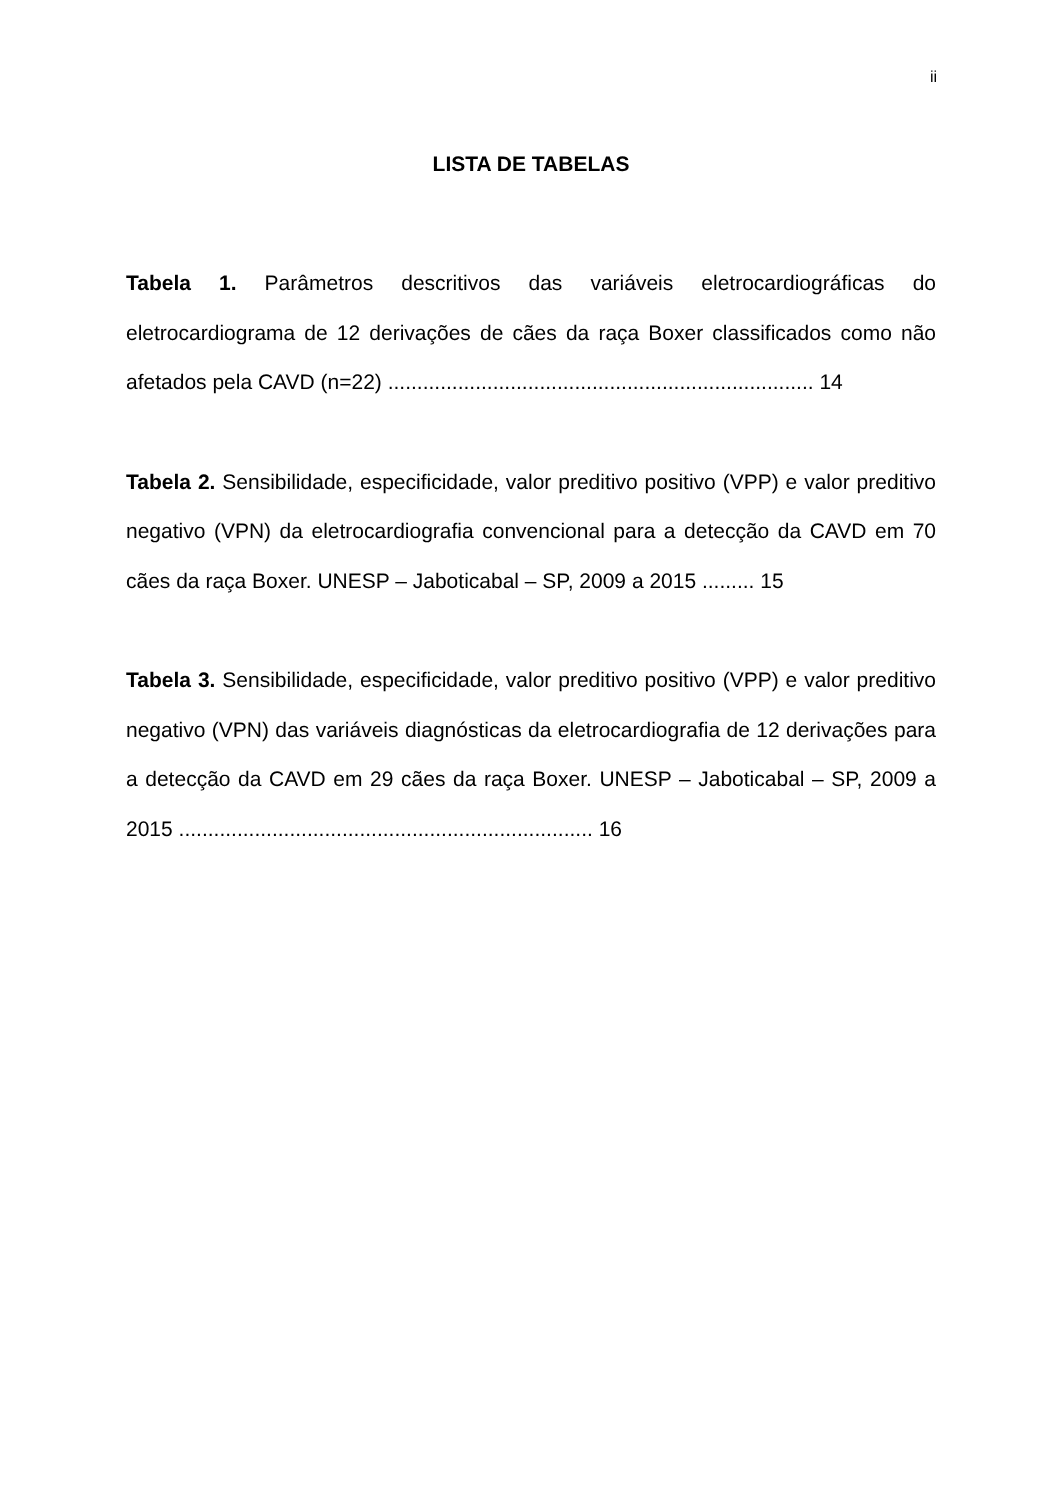ii
LISTA DE TABELAS
Tabela 1. Parâmetros descritivos das variáveis eletrocardiográficas do eletrocardiograma de 12 derivações de cães da raça Boxer classificados como não afetados pela CAVD (n=22) ......................................................................... 14
Tabela 2. Sensibilidade, especificidade, valor preditivo positivo (VPP) e valor preditivo negativo (VPN) da eletrocardiografia convencional para a detecção da CAVD em 70 cães da raça Boxer. UNESP – Jaboticabal – SP, 2009 a 2015 ......... 15
Tabela 3. Sensibilidade, especificidade, valor preditivo positivo (VPP) e valor preditivo negativo (VPN) das variáveis diagnósticas da eletrocardiografia de 12 derivações para a detecção da CAVD em 29 cães da raça Boxer. UNESP – Jaboticabal – SP, 2009 a 2015 ....................................................................... 16